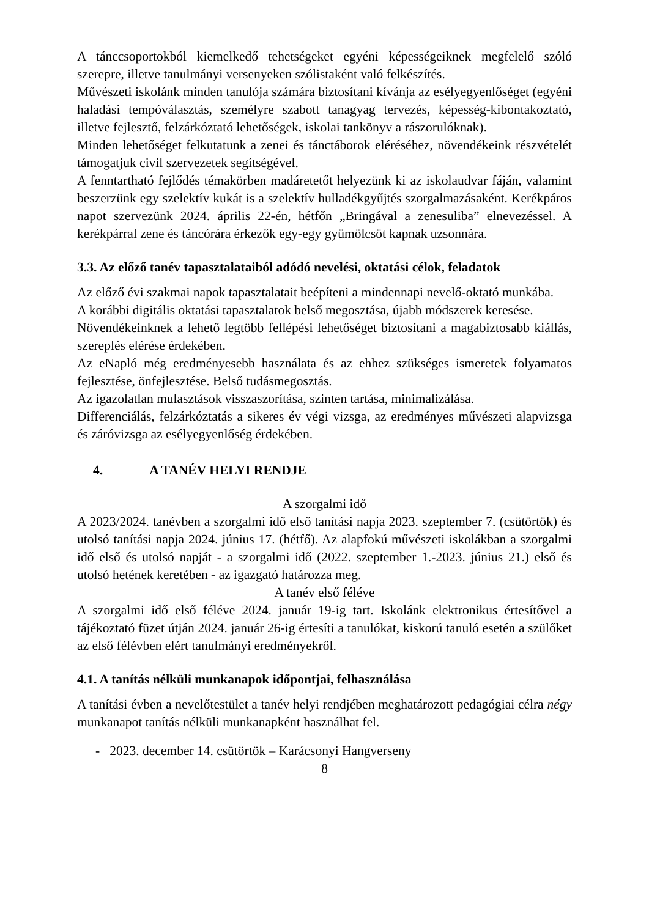A tánccsoportokból kiemelkedő tehetségeket egyéni képességeiknek megfelelő szóló szerepre, illetve tanulmányi versenyeken szólistaként való felkészítés.
Művészeti iskolánk minden tanulója számára biztosítani kívánja az esélyegyenlőséget (egyéni haladási tempóválasztás, személyre szabott tanagyag tervezés, képesség-kibontakoztató, illetve fejlesztő, felzárkóztató lehetőségek, iskolai tankönyv a rászorulóknak).
Minden lehetőséget felkutatunk a zenei és tánctáborok eléréséhez, növendékeink részvételét támogatjuk civil szervezetek segítségével.
A fenntartható fejlődés témakörben madáretetőt helyezünk ki az iskolaudvar fáján, valamint beszerzünk egy szelektív kukát is a szelektív hulladékgyűjtés szorgalmazásaként. Kerékpáros napot szervezünk 2024. április 22-én, hétfőn „Bringával a zenesuliba” elnevezéssel. A kerékpárral zene és táncórára érkezők egy-egy gyümölcsöt kapnak uzsonnára.
3.3. Az előző tanév tapasztalataiból adódó nevelési, oktatási célok, feladatok
Az előző évi szakmai napok tapasztalatait beépíteni a mindennapi nevelő-oktató munkába.
A korábbi digitális oktatási tapasztalatok belső megosztása, újabb módszerek keresése.
Növendékeinknek a lehető legtöbb fellépési lehetőséget biztosítani a magabiztosabb kiállás, szereplés elérése érdekében.
Az eNapló még eredményesebb használata és az ehhez szükséges ismeretek folyamatos fejlesztése, önfejlesztése. Belső tudásmegosztás.
Az igazolatlan mulasztások visszaszorítása, szinten tartása, minimalizálása.
Differenciálás, felzárkóztatás a sikeres év végi vizsga, az eredményes művészeti alapvizsga és záróvizsga az esélyegyenlőség érdekében.
4. A TANÉV HELYI RENDJE
A szorgalmi idő
A 2023/2024. tanévben a szorgalmi idő első tanítási napja 2023. szeptember 7. (csütörtök) és utolsó tanítási napja 2024. június 17. (hétfő). Az alapfokú művészeti iskolákban a szorgalmi idő első és utolsó napját - a szorgalmi idő (2022. szeptember 1.-2023. június 21.) első és utolsó hetének keretében - az igazgató határozza meg.
A tanév első féléve
A szorgalmi idő első féléve 2024. január 19-ig tart. Iskolánk elektronikus értesítővel a tájékoztató füzet útján 2024. január 26-ig értesíti a tanulókat, kiskorú tanuló esetén a szülőket az első félévben elért tanulmányi eredményekről.
4.1. A tanítás nélküli munkanapok időpontjai, felhasználása
A tanítási évben a nevelőtestület a tanév helyi rendjében meghatározott pedagógiai célra négy munkanapot tanítás nélküli munkanapként használhat fel.
- 2023. december 14. csütörtök – Karácsonyi Hangverseny
8